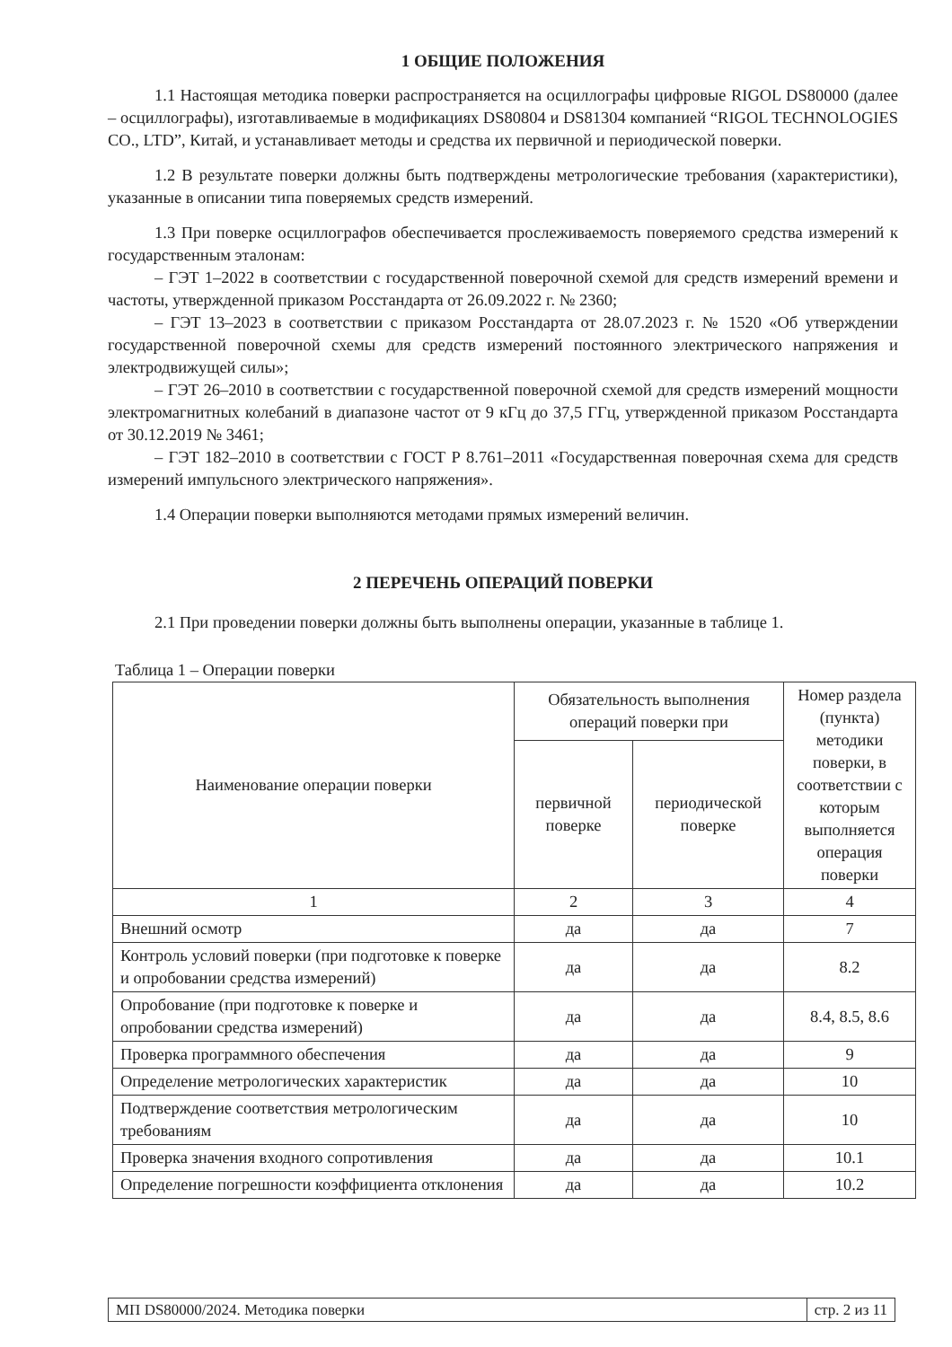1 ОБЩИЕ ПОЛОЖЕНИЯ
1.1 Настоящая методика поверки распространяется на осциллографы цифровые RIGOL DS80000 (далее – осциллографы), изготавливаемые в модификациях DS80804 и DS81304 компанией “RIGOL TECHNOLOGIES CO., LTD”, Китай, и устанавливает методы и средства их первичной и периодической поверки.
1.2 В результате поверки должны быть подтверждены метрологические требования (характеристики), указанные в описании типа поверяемых средств измерений.
1.3 При поверке осциллографов обеспечивается прослеживаемость поверяемого средства измерений к государственным эталонам:
– ГЭТ 1–2022 в соответствии с государственной поверочной схемой для средств измерений времени и частоты, утвержденной приказом Росстандарта от 26.09.2022 г. № 2360;
– ГЭТ 13–2023 в соответствии с приказом Росстандарта от 28.07.2023 г. № 1520 «Об утверждении государственной поверочной схемы для средств измерений постоянного электрического напряжения и электродвижущей силы»;
– ГЭТ 26–2010 в соответствии с государственной поверочной схемой для средств измерений мощности электромагнитных колебаний в диапазоне частот от 9 кГц до 37,5 ГГц, утвержденной приказом Росстандарта от 30.12.2019 № 3461;
– ГЭТ 182–2010 в соответствии с ГОСТ Р 8.761–2011 «Государственная поверочная схема для средств измерений импульсного электрического напряжения».
1.4 Операции поверки выполняются методами прямых измерений величин.
2 ПЕРЕЧЕНЬ ОПЕРАЦИЙ ПОВЕРКИ
2.1 При проведении поверки должны быть выполнены операции, указанные в таблице 1.
Таблица 1 – Операции поверки
| Наименование операции поверки | Обязательность выполнения операций поверки при | | Номер раздела (пункта) методики поверки, в соответствии с которым выполняется операция поверки |
| --- | --- | --- | --- |
| | первичной поверке | периодической поверке | |
| 1 | 2 | 3 | 4 |
| Внешний осмотр | да | да | 7 |
| Контроль условий поверки (при подготовке к поверке и опробовании средства измерений) | да | да | 8.2 |
| Опробование (при подготовке к поверке и опробовании средства измерений) | да | да | 8.4, 8.5, 8.6 |
| Проверка программного обеспечения | да | да | 9 |
| Определение метрологических характеристик | да | да | 10 |
| Подтверждение соответствия метрологическим требованиям | да | да | 10 |
| Проверка значения входного сопротивления | да | да | 10.1 |
| Определение погрешности коэффициента отклонения | да | да | 10.2 |
МП DS80000/2024. Методика поверки стр. 2 из 11